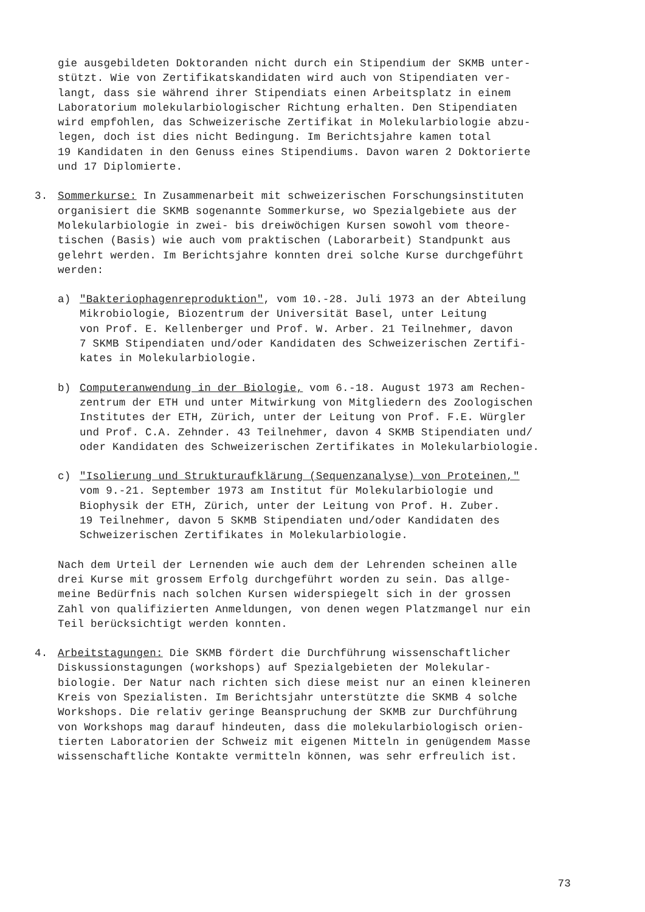gie ausgebildeten Doktoranden nicht durch ein Stipendium der SKMB unter-
stützt. Wie von Zertifikatskandidaten wird auch von Stipendiaten ver-
langt, dass sie während ihrer Stipendiats einen Arbeitsplatz in einem
Laboratorium molekularbiologischer Richtung erhalten. Den Stipendiaten
wird empfohlen, das Schweizerische Zertifikat in Molekularbiologie abzu-
legen, doch ist dies nicht Bedingung. Im Berichtsjahre kamen total
19 Kandidaten in den Genuss eines Stipendiums. Davon waren 2 Doktorierte
und 17 Diplomierte.
3. Sommerkurse: In Zusammenarbeit mit schweizerischen Forschungsinstituten
organisiert die SKMB sogenannte Sommerkurse, wo Spezialgebiete aus der
Molekularbiologie in zwei- bis dreiwöchigen Kursen sowohl vom theore-
tischen (Basis) wie auch vom praktischen (Laborarbeit) Standpunkt aus
gelehrt werden. Im Berichtsjahre konnten drei solche Kurse durchgeführt
werden:
a) "Bakteriophagenreproduktion", vom 10.-28. Juli 1973 an der Abteilung
Mikrobiologie, Biozentrum der Universität Basel, unter Leitung
von Prof. E. Kellenberger und Prof. W. Arber. 21 Teilnehmer, davon
7 SKMB Stipendiaten und/oder Kandidaten des Schweizerischen Zertifi-
kates in Molekularbiologie.
b) Computeranwendung in der Biologie, vom 6.-18. August 1973 am Rechen-
zentrum der ETH und unter Mitwirkung von Mitgliedern des Zoologischen
Institutes der ETH, Zürich, unter der Leitung von Prof. F.E. Würgler
und Prof. C.A. Zehnder. 43 Teilnehmer, davon 4 SKMB Stipendiaten und/
oder Kandidaten des Schweizerischen Zertifikates in Molekularbiologie.
c) "Isolierung und Strukturaufklärung (Sequenzanalyse) von Proteinen,"
vom 9.-21. September 1973 am Institut für Molekularbiologie und
Biophysik der ETH, Zürich, unter der Leitung von Prof. H. Zuber.
19 Teilnehmer, davon 5 SKMB Stipendiaten und/oder Kandidaten des
Schweizerischen Zertifikates in Molekularbiologie.
Nach dem Urteil der Lernenden wie auch dem der Lehrenden scheinen alle
drei Kurse mit grossem Erfolg durchgeführt worden zu sein. Das allge-
meine Bedürfnis nach solchen Kursen widerspiegelt sich in der grossen
Zahl von qualifizierten Anmeldungen, von denen wegen Platzmangel nur ein
Teil berücksichtigt werden konnten.
4. Arbeitstagungen: Die SKMB fördert die Durchführung wissenschaftlicher
Diskussionstagungen (workshops) auf Spezialgebieten der Molekular-
biologie. Der Natur nach richten sich diese meist nur an einen kleineren
Kreis von Spezialisten. Im Berichtsjahr unterstützte die SKMB 4 solche
Workshops. Die relativ geringe Beanspruchung der SKMB zur Durchführung
von Workshops mag darauf hindeuten, dass die molekularbiologisch orien-
tierten Laboratorien der Schweiz mit eigenen Mitteln in genügendem Masse
wissenschaftliche Kontakte vermitteln können, was sehr erfreulich ist.
73